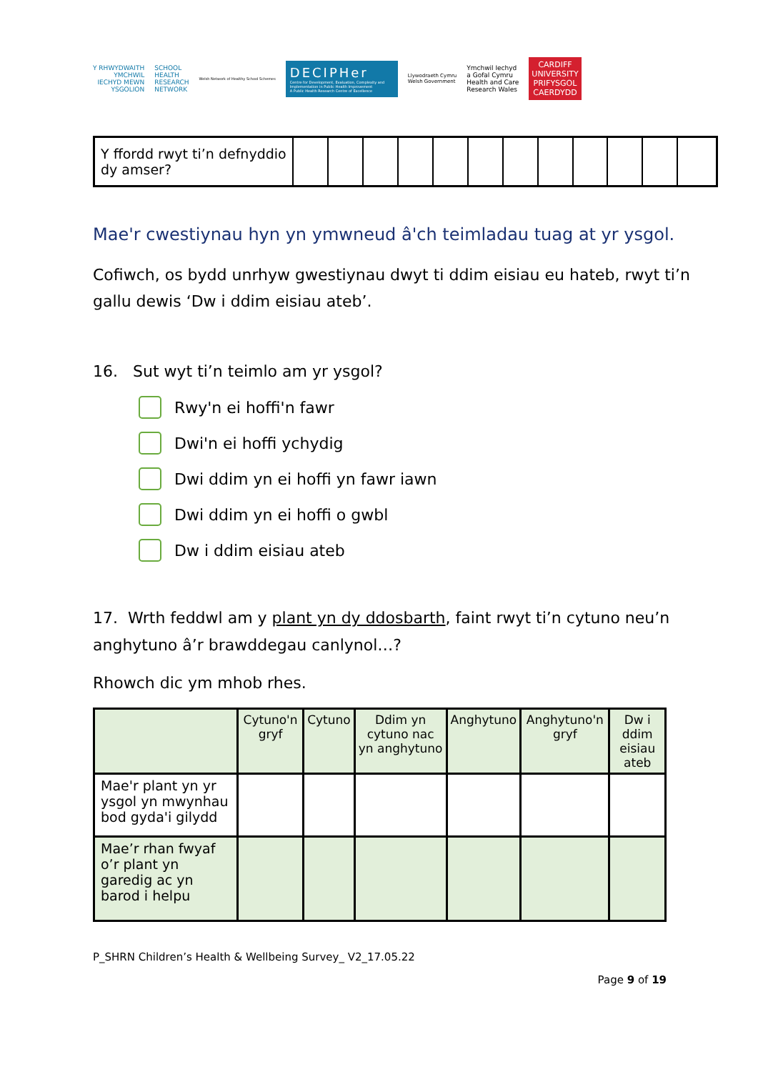Y RHWYDWAITH
YMCHWIL
IECHYD MEWN
YSGOLION
SCHOOL
HEALTH
RESEARCH
NETWORK
Welsh Network of Healthy School Schemes
DECIPHer
Centre for Development, Evaluation, Complexity and Implementation in Public Health Improvement
A Public Health Research Centre of Excellence
Llywodraeth Cymru
Welsh Government
Ymchwil Iechyd
a Gofal Cymru
Health and Care
Research Wales
CARDIFF
UNIVERSITY
PRIFYSGOL
CAERDYDD
| Y ffordd rwyt ti’n defnyddio dy amser? | | | | | | | | | | | | |
Mae'r cwestiynau hyn yn ymwneud â'ch teimladau tuag at yr ysgol.
Cofiwch, os bydd unrhyw gwestiynau dwyt ti ddim eisiau eu hateb, rwyt ti’n gallu dewis ‘Dw i ddim eisiau ateb’.
16. Sut wyt ti’n teimlo am yr ysgol?
Rwy'n ei hoffi'n fawr
Dwi'n ei hoffi ychydig
Dwi ddim yn ei hoffi yn fawr iawn
Dwi ddim yn ei hoffi o gwbl
Dw i ddim eisiau ateb
17. Wrth feddwl am y plant yn dy ddosbarth, faint rwyt ti’n cytuno neu’n anghytuno â’r brawddegau canlynol…?
Rhowch dic ym mhob rhes.
| | Cytuno'n gryf | Cytuno | Ddim yn cytuno nac yn anghytuno | Anghytuno | Anghytuno'n gryf | Dw i ddim eisiau ateb |
| --- | --- | --- | --- | --- | --- | --- |
| Mae'r plant yn yr ysgol yn mwynhau bod gyda'i gilydd | | | | | | |
| Mae’r rhan fwyaf o’r plant yn garedig ac yn barod i helpu | | | | | | |
P_SHRN Children’s Health & Wellbeing Survey_ V2_17.05.22
Page 9 of 19